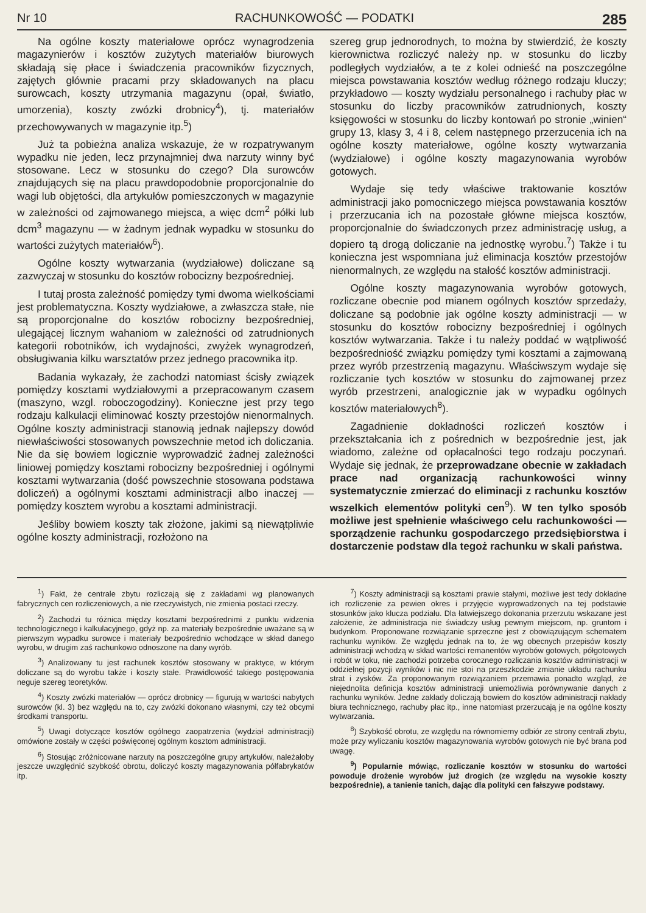Nr 10 RACHUNKOWOŚĆ — PODATKI 285
Na ogólne koszty materiałowe oprócz wynagrodzenia magazynierów i kosztów zużytych materiałów biurowych składają się płace i świadczenia pracowników fizycznych, zajętych głównie pracami przy składowanych na placu surowcach, koszty utrzymania magazynu (opał, światło, umorzenia), koszty zwózki drobnicy<sup>4</sup>), tj. materiałów przechowywanych w magazynie itp.<sup>5</sup>)
Już ta pobieżna analiza wskazuje, że w rozpatrywanym wypadku nie jeden, lecz przynajmniej dwa narzuty winny być stosowane. Lecz w stosunku do czego? Dla surowców znajdujących się na placu prawdopodobnie proporcjonalnie do wagi lub objętości, dla artykułów pomieszczonych w magazynie w zależności od zajmowanego miejsca, a więc dcm<sup>2</sup> półki lub dcm<sup>3</sup> magazynu — w żadnym jednak wypadku w stosunku do wartości zużytych materiałów<sup>6</sup>).
Ogólne koszty wytwarzania (wydziałowe) doliczane są zazwyczaj w stosunku do kosztów robocizny bezpośredniej.
I tutaj prosta zależność pomiędzy tymi dwoma wielkościami jest problematyczna. Koszty wydziałowe, a zwłaszcza stałe, nie są proporcjonalne do kosztów robocizny bezpośredniej, ulegającej licznym wahaniom w zależności od zatrudnionych kategorii robotników, ich wydajności, zwyżek wynagrodzeń, obsługiwania kilku warsztatów przez jednego pracownika itp.
Badania wykazały, że zachodzi natomiast ścisły związek pomiędzy kosztami wydziałowymi a przepracowanym czasem (maszyno, wzgl. roboczogodziny). Konieczne jest przy tego rodzaju kalkulacji eliminować koszty przestojów nienormalnych. Ogólne koszty administracji stanowią jednak najlepszy dowód niewłaściwości stosowanych powszechnie metod ich doliczania. Nie da się bowiem logicznie wyprowadzić żadnej zależności liniowej pomiędzy kosztami robocizny bezpośredniej i ogólnymi kosztami wytwarzania (dość powszechnie stosowana podstawa doliczeń) a ogólnymi kosztami administracji albo inaczej — pomiędzy kosztem wyrobu a kosztami administracji.
Jeśliby bowiem koszty tak złożone, jakimi są niewątpliwie ogólne koszty administracji, rozłożono na
szereg grup jednorodnych, to można by stwierdzić, że koszty kierownictwa rozliczyć należy np. w stosunku do liczby podległych wydziałów, a te z kolei odnieść na poszczególne miejsca powstawania kosztów według różnego rodzaju kluczy; przykładowo — koszty wydziału personalnego i rachuby płac w stosunku do liczby pracowników zatrudnionych, koszty księgowości w stosunku do liczby kontowań po stronie „winien“ grupy 13, klasy 3, 4 i 8, celem następnego przerzucenia ich na ogólne koszty materiałowe, ogólne koszty wytwarzania (wydziałowe) i ogólne koszty magazynowania wyrobów gotowych.
Wydaje się tedy właściwe traktowanie kosztów administracji jako pomocniczego miejsca powstawania kosztów i przerzucania ich na pozostałe główne miejsca kosztów, proporcjonalnie do świadczonych przez administrację usług, a dopiero tą drogą doliczanie na jednostkę wyrobu.<sup>7</sup>) Także i tu konieczna jest wspomniana już eliminacja kosztów przestojów nienormalnych, ze względu na stałość kosztów administracji.
Ogólne koszty magazynowania wyrobów gotowych, rozliczane obecnie pod mianem ogólnych kosztów sprzedaży, doliczane są podobnie jak ogólne koszty administracji — w stosunku do kosztów robocizny bezpośredniej i ogólnych kosztów wytwarzania. Także i tu należy poddać w wątpliwość bezpośredniość związku pomiędzy tymi kosztami a zajmowaną przez wyrób przestrzenią magazynu. Właściwszym wydaje się rozliczanie tych kosztów w stosunku do zajmowanej przez wyrób przestrzeni, analogicznie jak w wypadku ogólnych kosztów materiałowych<sup>8</sup>).
Zagadnienie dokładności rozliczeń kosztów i przekształcania ich z pośrednich w bezpośrednie jest, jak wiadomo, zależne od opłacalności tego rodzaju poczynań. Wydaje się jednak, że przeprowadzane obecnie w zakładach prace nad organizacją rachunkowości winny systematycznie zmierzać do eliminacji z rachunku kosztów wszelkich elementów polityki cen<sup>9</sup>). W ten tylko sposób możliwe jest spełnienie właściwego celu rachunkowości — sporządzenie rachunku gospodarczego przedsiębiorstwa i dostarczenie podstaw dla tegoż rachunku w skali państwa.
<sup>1</sup>) Fakt, że centrale zbytu rozliczają się z zakładami wg planowanych fabrycznych cen rozliczeniowych, a nie rzeczywistych, nie zmienia postaci rzeczy.
<sup>2</sup>) Zachodzi tu różnica między kosztami bezpośrednimi z punktu widzenia technologicznego i kalkulacyjnego, gdyż np. za materiały bezpośrednie uważane są w pierwszym wypadku surowce i materiały bezpośrednio wchodzące w skład danego wyrobu, w drugim zaś rachunkowo odnoszone na dany wyrób.
<sup>3</sup>) Analizowany tu jest rachunek kosztów stosowany w praktyce, w którym doliczane są do wyrobu także i koszty stałe. Prawidłowość takiego postępowania neguje szereg teoretyków.
<sup>4</sup>) Koszty zwózki materiałów — oprócz drobnicy — figurują w wartości nabytych surowców (kl. 3) bez względu na to, czy zwózki dokonano własnymi, czy też obcymi środkami transportu.
<sup>5</sup>) Uwagi dotyczące kosztów ogólnego zaopatrzenia (wydział administracji) omówione zostały w części poświęconej ogólnym kosztom administracji.
<sup>6</sup>) Stosując zróżnicowane narzuty na poszczególne grupy artykułów, należałoby jeszcze uwzględnić szybkość obrotu, doliczyć koszty magazynowania półfabrykatów itp.
<sup>7</sup>) Koszty administracji są kosztami prawie stałymi, możliwe jest tedy dokładne ich rozliczenie za pewien okres i przyjęcie wyprowadzonych na tej podstawie stosunków jako klucza podziału. Dla łatwiejszego dokonania przerzutu wskazane jest założenie, że administracja nie świadczy usług pewnym miejscom, np. gruntom i budynkom. Proponowane rozwiązanie sprzeczne jest z obowiązującym schematem rachunku wyników. Ze względu jednak na to, że wg obecnych przepisów koszty administracji wchodzą w skład wartości remanentów wyrobów gotowych, półgotowych i robót w toku, nie zachodzi potrzeba corocznego rozliczania kosztów administracji w oddzielnej pozycji wyników i nic nie stoi na przeszkodzie zmianie układu rachunku strat i zysków. Za proponowanym rozwiązaniem przemawia ponadto wzgląd, że niejednolita definicja kosztów administracji uniemożliwia porównywanie danych z rachunku wyników. Jedne zakłady doliczają bowiem do kosztów administracji nakłady biura technicznego, rachuby płac itp., inne natomiast przerzucają je na ogólne koszty wytwarzania.
<sup>8</sup>) Szybkość obrotu, ze względu na równomierny odbiór ze strony centrali zbytu, może przy wyliczaniu kosztów magazynowania wyrobów gotowych nie być brana pod uwagę.
<sup>9</sup>) Popularnie mówiąc, rozliczanie kosztów w stosunku do wartości powoduje drożenie wyrobów już drogich (ze względu na wysokie koszty bezpośrednie), a tanienie tanich, dając dla polityki cen fałszywe podstawy.